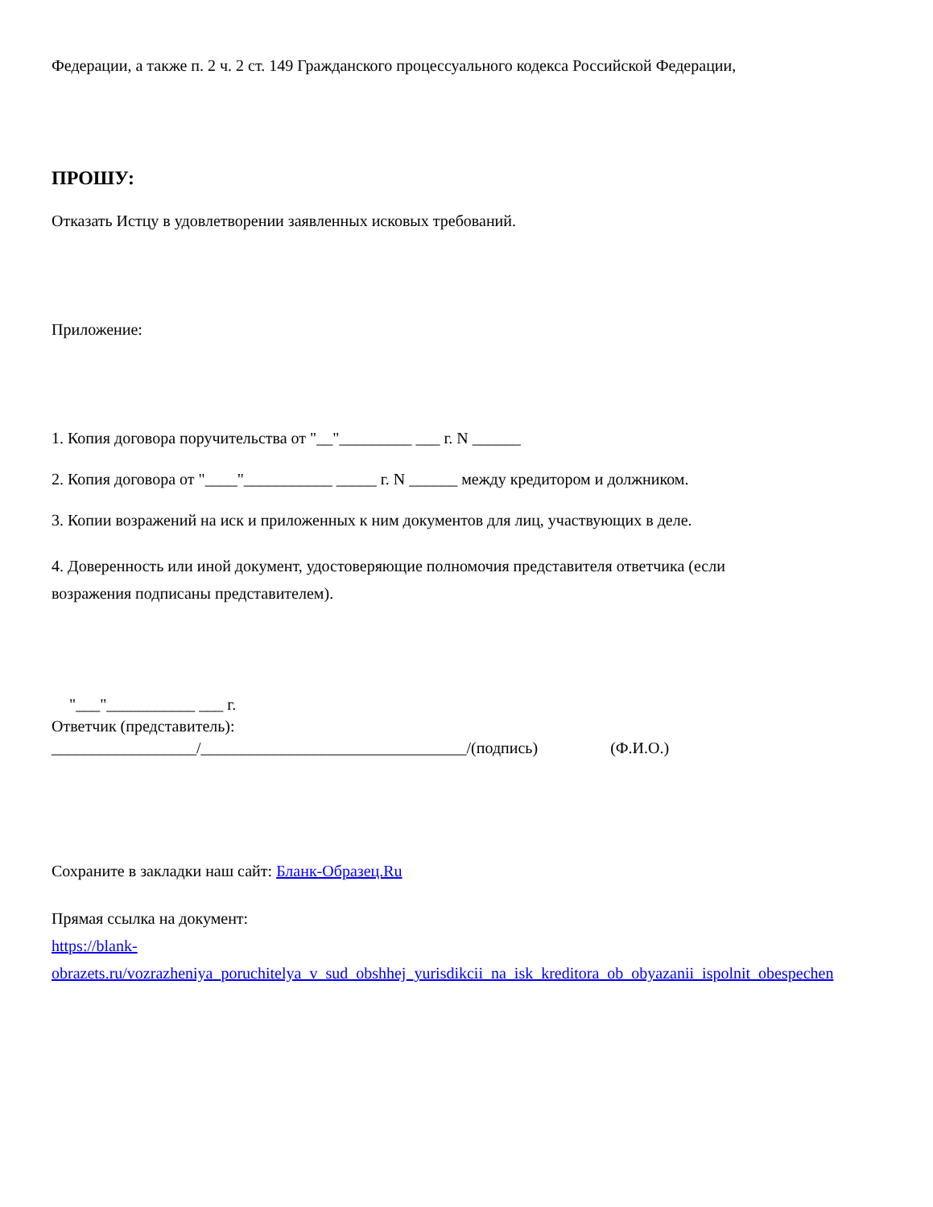Федерации, а также п. 2 ч. 2 ст. 149 Гражданского процессуального кодекса Российской Федерации,
ПРОШУ:
Отказать Истцу в удовлетворении заявленных исковых требований.
Приложение:
1. Копия договора поручительства от "__"_________ ___ г. N ______
2. Копия договора от "____"___________ _____ г. N ______ между кредитором и должником.
3. Копии возражений на иск и приложенных к ним документов для лиц, участвующих в деле.
4. Доверенность или иной документ, удостоверяющие полномочия представителя ответчика (если
возражения подписаны представителем).
"___"___________ ___ г.
Ответчик (представитель):
__________________/_________________________________/(подпись) (Ф.И.О.)
Сохраните в закладки наш сайт: Бланк-Образец.Ru
Прямая ссылка на документ:
https://blank-
obrazets.ru/vozrazheniya_poruchitelya_v_sud_obshhej_yurisdikcii_na_isk_kreditora_ob_obyazanii_ispolnit_obespechen